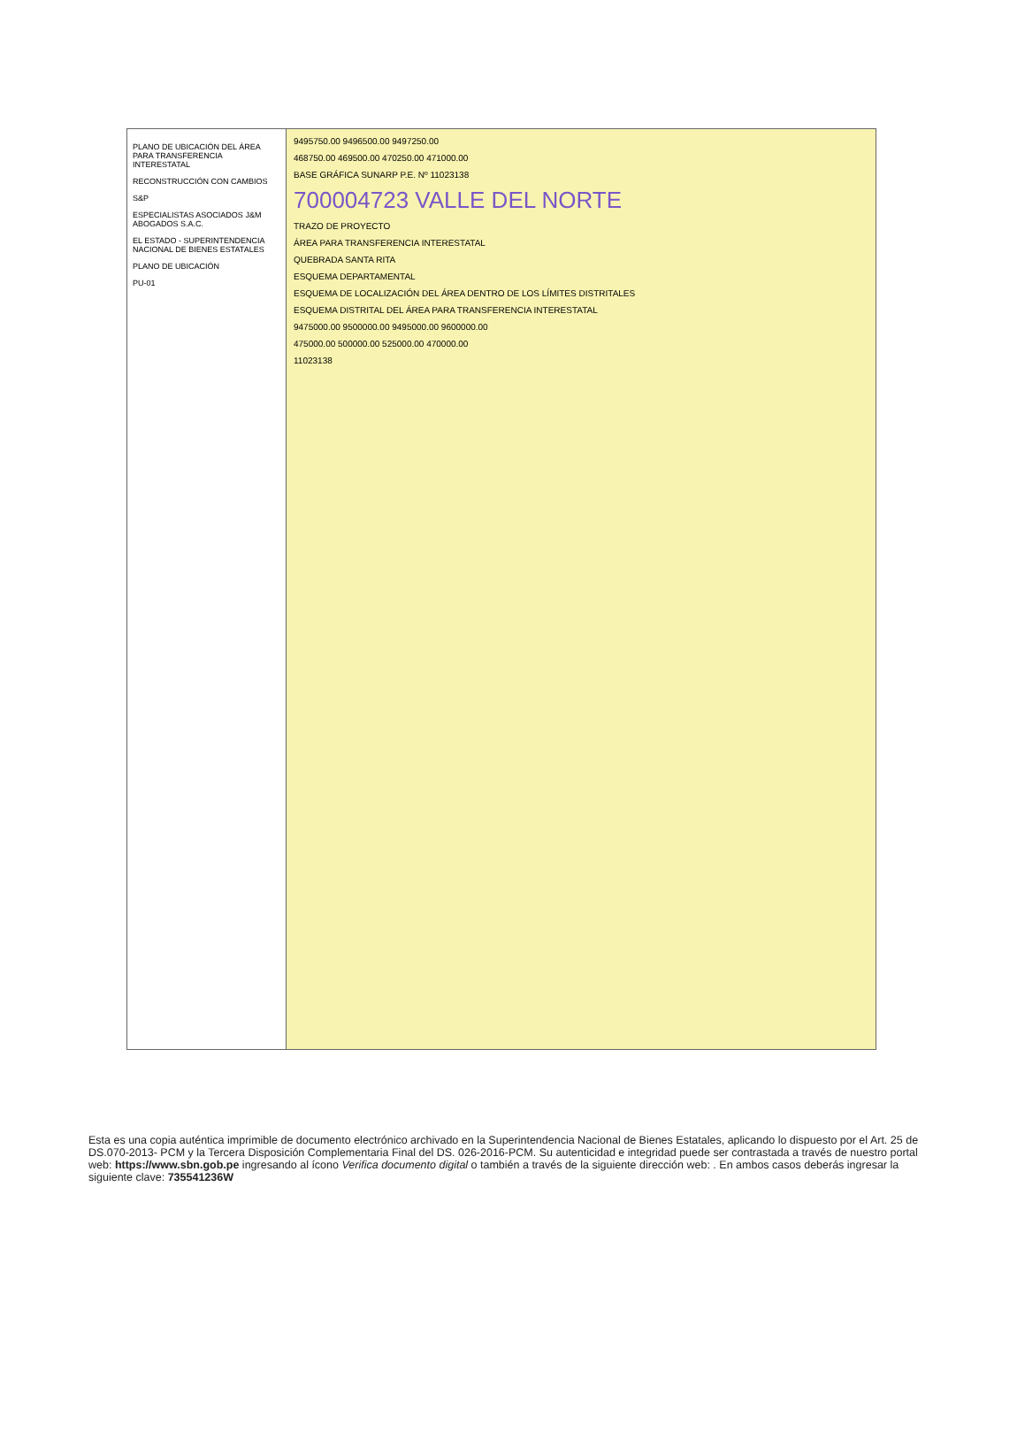PLANO DE UBICACIÓN DEL ÁREA PARA TRANSFERENCIA INTERESTATAL
RECONSTRUCCIÓN CON CAMBIOS
S&P
ESPECIALISTAS ASOCIADOS J&M ABOGADOS S.A.C.
EL ESTADO - SUPERINTENDENCIA NACIONAL DE BIENES ESTATALES
PLANO DE UBICACIÓN
PU-01
9495750.00 9496500.00 9497250.00
468750.00 469500.00 470250.00 471000.00
BASE GRÁFICA SUNARP P.E. Nº 11023138
70000472​3 VALLE DEL NORTE
TRAZO DE PROYECTO
ÁREA PARA TRANSFERENCIA INTERESTATAL
QUEBRADA SANTA RITA
ESQUEMA DEPARTAMENTAL
ESQUEMA DE LOCALIZACIÓN DEL ÁREA DENTRO DE LOS LÍMITES DISTRITALES
ESQUEMA DISTRITAL DEL ÁREA PARA TRANSFERENCIA INTERESTATAL
9475000.00 9500000.00 9495000.00 9600000.00
475000.00 500000.00 525000.00 470000.00
11023138
Esta es una copia auténtica imprimible de documento electrónico archivado en la Superintendencia Nacional de Bienes Estatales, aplicando lo dispuesto por el Art. 25 de DS.070-2013- PCM y la Tercera Disposición Complementaria Final del DS. 026-2016-PCM. Su autenticidad e integridad puede ser contrastada a través de nuestro portal web: https://www.sbn.gob.pe ingresando al ícono Verifica documento digital o también a través de la siguiente dirección web: . En ambos casos deberás ingresar la siguiente clave: 735541236W